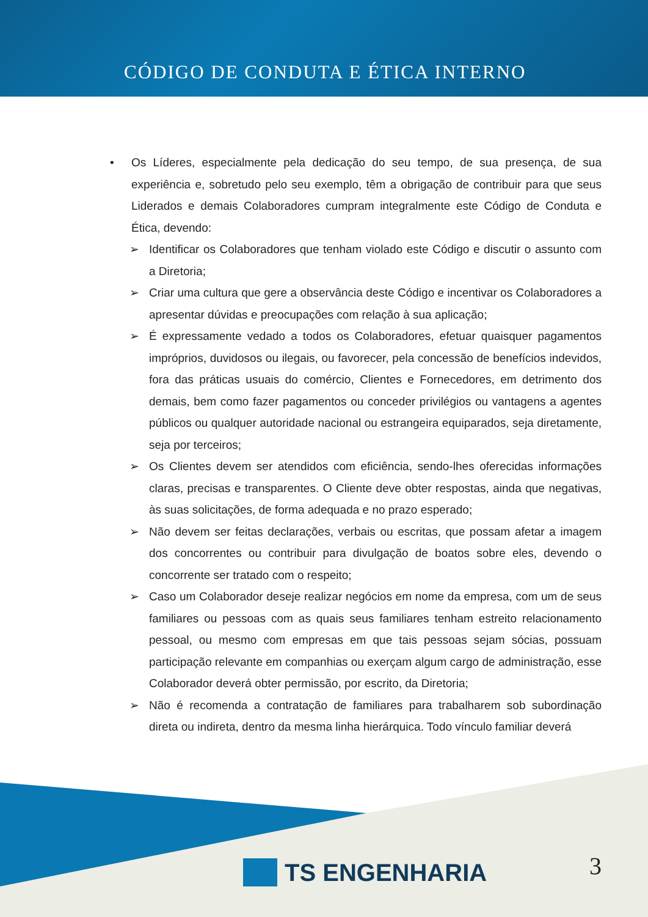CÓDIGO DE CONDUTA E ÉTICA INTERNO
• Os Líderes, especialmente pela dedicação do seu tempo, de sua presença, de sua experiência e, sobretudo pelo seu exemplo, têm a obrigação de contribuir para que seus Liderados e demais Colaboradores cumpram integralmente este Código de Conduta e Ética, devendo:
➢ Identificar os Colaboradores que tenham violado este Código e discutir o assunto com a Diretoria;
➢ Criar uma cultura que gere a observância deste Código e incentivar os Colaboradores a apresentar dúvidas e preocupações com relação à sua aplicação;
➢ É expressamente vedado a todos os Colaboradores, efetuar quaisquer pagamentos impróprios, duvidosos ou ilegais, ou favorecer, pela concessão de benefícios indevidos, fora das práticas usuais do comércio, Clientes e Fornecedores, em detrimento dos demais, bem como fazer pagamentos ou conceder privilégios ou vantagens a agentes públicos ou qualquer autoridade nacional ou estrangeira equiparados, seja diretamente, seja por terceiros;
➢ Os Clientes devem ser atendidos com eficiência, sendo-lhes oferecidas informações claras, precisas e transparentes. O Cliente deve obter respostas, ainda que negativas, às suas solicitações, de forma adequada e no prazo esperado;
➢ Não devem ser feitas declarações, verbais ou escritas, que possam afetar a imagem dos concorrentes ou contribuir para divulgação de boatos sobre eles, devendo o concorrente ser tratado com o respeito;
➢ Caso um Colaborador deseje realizar negócios em nome da empresa, com um de seus familiares ou pessoas com as quais seus familiares tenham estreito relacionamento pessoal, ou mesmo com empresas em que tais pessoas sejam sócias, possuam participação relevante em companhias ou exerçam algum cargo de administração, esse Colaborador deverá obter permissão, por escrito, da Diretoria;
➢ Não é recomenda a contratação de familiares para trabalharem sob subordinação direta ou indireta, dentro da mesma linha hierárquica. Todo vínculo familiar deverá
TS ENGENHARIA 3